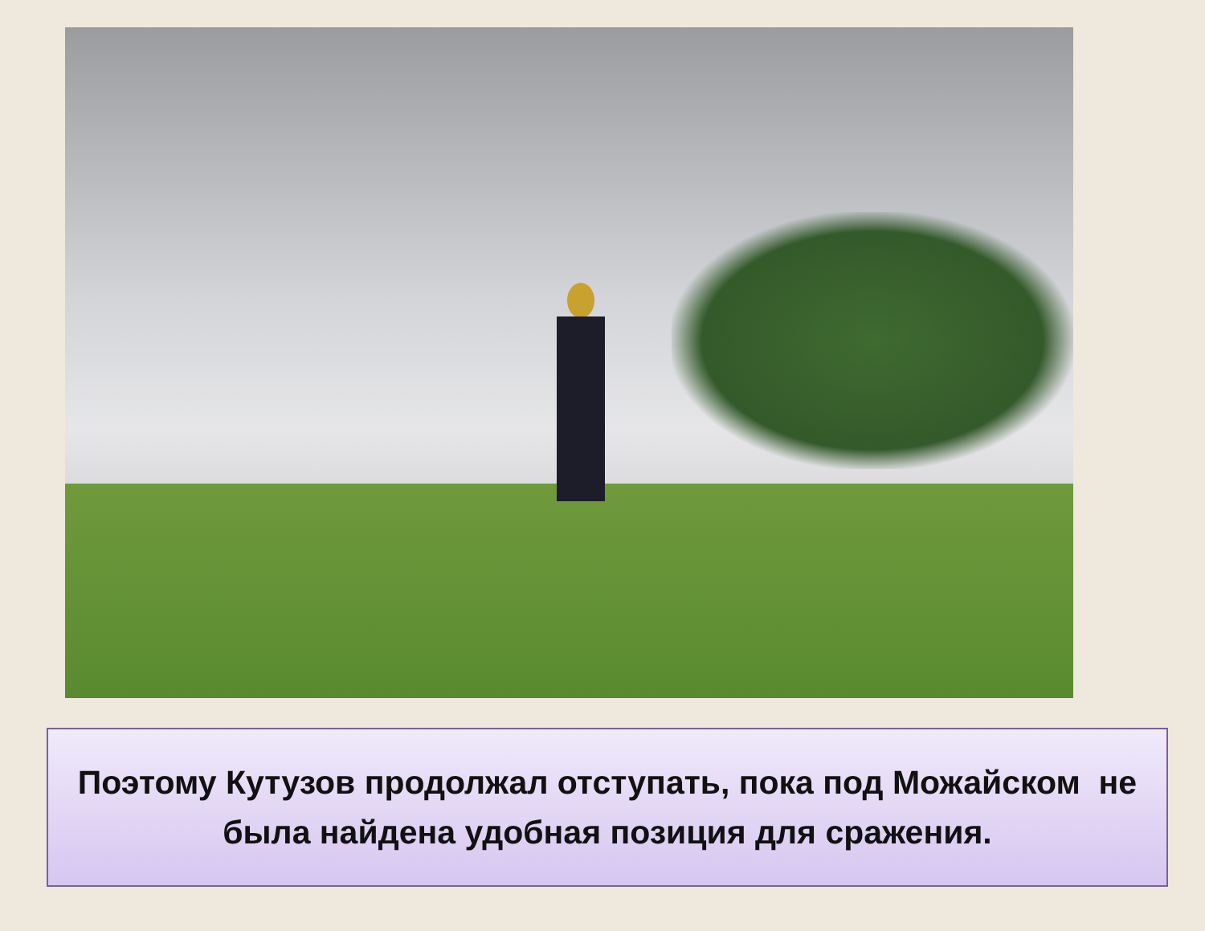Поэтому Кутузов продолжал отступать, пока под Можайском не была найдена удобная позиция для сражения.